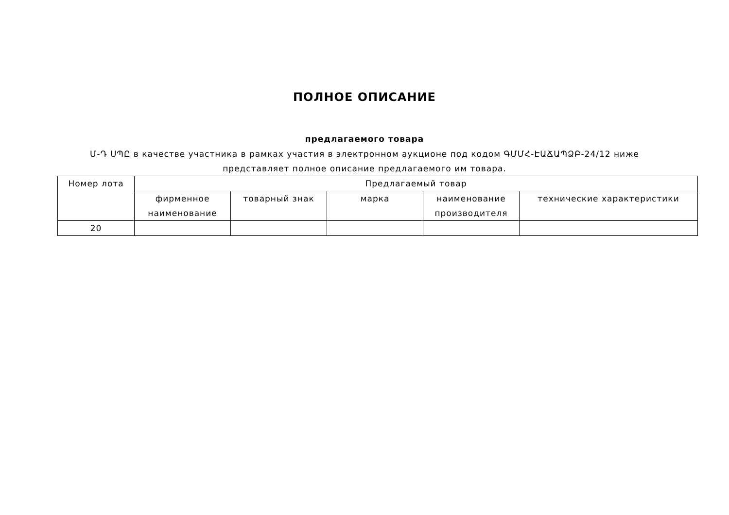ПОЛНОЕ ОПИСАНИЕ
предлагаемого товара
Մ-Դ ՍՊԸ в качестве участника в рамках участия в электронном аукционе под кодом ԳՄՄՀ-ԷԱՃԱՊՁԲ-24/12 ниже представляет полное описание предлагаемого им товара.
| Номер лота | Предлагаемый товар | | | | |
| --- | --- | --- | --- | --- | --- |
| | фирменное наименование | товарный знак | марка | наименование производителя | технические характеристики |
| 20 | | | | | |